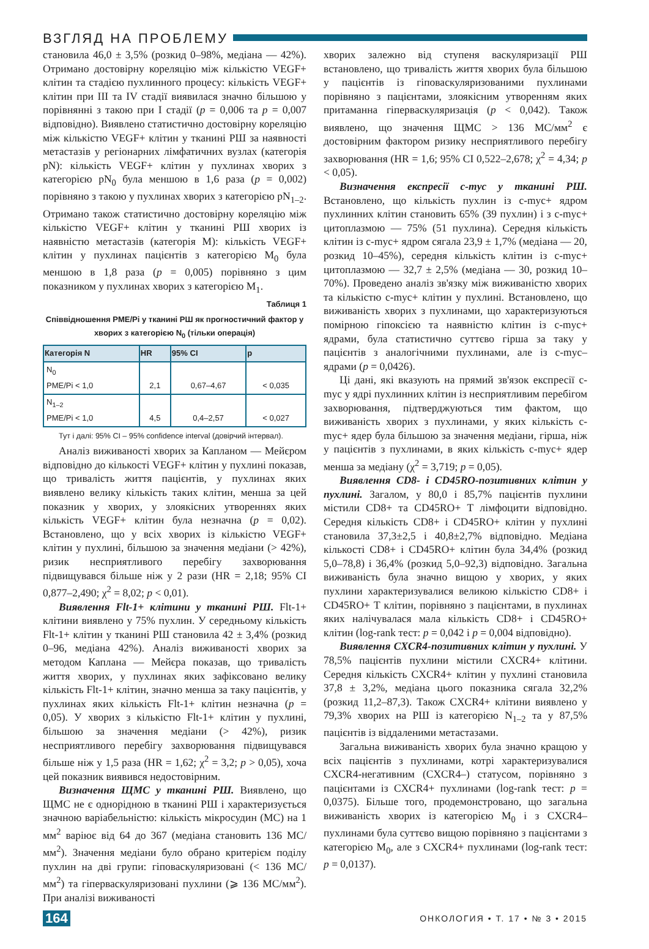ВЗГЛЯД НА ПРОБЛЕМУ
становила 46,0 ± 3,5% (розкид 0–98%, медіана — 42%). Отримано достовірну кореляцію між кількістю VEGF+ клітин та стадією пухлинного процесу: кількість VEGF+ клітин при III та IV стадії виявилася значно більшою у порівнянні з такою при I стадії (p = 0,006 та p = 0,007 відповідно). Виявлено статистично достовірну кореляцію між кількістю VEGF+ клітин у тканині РШ за наявності метастазів у регіонарних лімфатичних вузлах (категорія pN): кількість VEGF+ клітин у пухлинах хворих з категорією pN<sub>0</sub> була меншою в 1,6 раза (p = 0,002) порівняно з такою у пухлинах хворих з категорією pN<sub>1–2</sub>. Отримано також статистично достовірну кореляцію між кількістю VEGF+ клітин у тканині РШ хворих із наявністю метастазів (категорія M): кількість VEGF+ клітин у пухлинах пацієнтів з категорією M<sub>0</sub> була меншою в 1,8 раза (p = 0,005) порівняно з цим показником у пухлинах хворих з категорією M<sub>1</sub>.
Таблиця 1
Співвідношення PME/Pi у тканині РШ як прогностичний фактор у хворих з категорією N<sub>0</sub> (тільки операція)
| Категорія N | HR | 95% CI | p |
| --- | --- | --- | --- |
| N<sub>0</sub> PME/Pi < 1,0 | 2,1 | 0,67–4,67 | < 0,035 |
| N<sub>1–2</sub> PME/Pi < 1,0 | 4,5 | 0,4–2,57 | < 0,027 |
Тут і далі: 95% CI – 95% confidence interval (довірчий інтервал).
Аналіз виживаності хворих за Капланом — Мейєром відповідно до кількості VEGF+ клітин у пухлині показав, що тривалість життя пацієнтів, у пухлинах яких виявлено велику кількість таких клітин, менша за цей показник у хворих, у злоякісних утвореннях яких кількість VEGF+ клітин була незначна (p = 0,02). Встановлено, що у всіх хворих із кількістю VEGF+ клітин у пухлині, більшою за значення медіани (> 42%), ризик несприятливого перебігу захворювання підвищувався більше ніж у 2 рази (HR = 2,18; 95% CI 0,877–2,490; χ<sup>2</sup> = 8,02; p < 0,01).
Виявлення Flt-1+ клітини у тканині РШ. Flt-1+ клітини виявлено у 75% пухлин. У середньому кількість Flt-1+ клітин у тканині РШ становила 42 ± 3,4% (розкид 0–96, медіана 42%). Аналіз виживаності хворих за методом Каплана — Мейєра показав, що тривалість життя хворих, у пухлинах яких зафіксовано велику кількість Flt-1+ клітин, значно менша за таку пацієнтів, у пухлинах яких кількість Flt-1+ клітин незначна (p = 0,05). У хворих з кількістю Flt-1+ клітин у пухлині, більшою за значення медіани (> 42%), ризик несприятливого перебігу захворювання підвищувався більше ніж у 1,5 раза (HR = 1,62; χ<sup>2</sup> = 3,2; p > 0,05), хоча цей показник виявився недостовірним.
Визначення ЩМС у тканині РШ. Виявлено, що ЩМС не є однорідною в тканині РШ і характеризується значною варіабельністю: кількість мікросудин (МС) на 1 мм<sup>2</sup> варіює від 64 до 367 (медіана становить 136 МС/мм<sup>2</sup>). Значення медіани було обрано критерієм поділу пухлин на дві групи: гіповаскуляризовані (< 136 МС/мм<sup>2</sup>) та гіперваскуляризовані пухлини (⩾ 136 МС/мм<sup>2</sup>). При аналізі виживаності
хворих залежно від ступеня васкуляризації РШ встановлено, що тривалість життя хворих була більшою у пацієнтів із гіповаскуляризованими пухлинами порівняно з пацієнтами, злоякісним утворенням яких притаманна гіперваскуляризація (p < 0,042). Також виявлено, що значення ЩМС > 136 МС/мм<sup>2</sup> є достовірним фактором ризику несприятливого перебігу захворювання (HR = 1,6; 95% CI 0,522–2,678; χ<sup>2</sup> = 4,34; p < 0,05).
Визначення експресії c-myc у тканині РШ. Встановлено, що кількість пухлин із c-myc+ ядром пухлинних клітин становить 65% (39 пухлин) і з c-myc+ цитоплазмою — 75% (51 пухлина). Середня кількість клітин із c-myc+ ядром сягала 23,9 ± 1,7% (медіана — 20, розкид 10–45%), середня кількість клітин із c-myc+ цитоплазмою — 32,7 ± 2,5% (медіана — 30, розкид 10–70%). Проведено аналіз зв'язку між виживаністю хворих та кількістю c-myc+ клітин у пухлині. Встановлено, що виживаність хворих з пухлинами, що характеризуються помірною гіпоксією та наявністю клітин із c-myc+ ядрами, була статистично суттєво гірша за таку у пацієнтів з аналогічними пухлинами, але із c-myc– ядрами (p = 0,0426).
Ці дані, які вказують на прямий зв'язок експресії c-myc у ядрі пухлинних клітин із несприятливим перебігом захворювання, підтверджуються тим фактом, що виживаність хворих з пухлинами, у яких кількість c-myc+ ядер була більшою за значення медіани, гірша, ніж у пацієнтів з пухлинами, в яких кількість c-myc+ ядер менша за медіану (χ<sup>2</sup> = 3,719; p = 0,05).
Виявлення CD8- і CD45RO-позитивних клітин у пухлині. Загалом, у 80,0 і 85,7% пацієнтів пухлини містили CD8+ та CD45RO+ Т лімфоцити відповідно. Середня кількість CD8+ і CD45RO+ клітин у пухлині становила 37,3±2,5 і 40,8±2,7% відповідно. Медіана кількості CD8+ і CD45RO+ клітин була 34,4% (розкид 5,0–78,8) і 36,4% (розкид 5,0–92,3) відповідно. Загальна виживаність була значно вищою у хворих, у яких пухлини характеризувалися великою кількістю CD8+ і CD45RO+ Т клітин, порівняно з пацієнтами, в пухлинах яких налічувалася мала кількість CD8+ і CD45RO+ клітин (log-rank тест: p = 0,042 і p = 0,004 відповідно).
Виявлення CXCR4-позитивних клітин у пухлині. У 78,5% пацієнтів пухлини містили CXCR4+ клітини. Середня кількість CXCR4+ клітин у пухлині становила 37,8 ± 3,2%, медіана цього показника сягала 32,2% (розкид 11,2–87,3). Також CXCR4+ клітини виявлено у 79,3% хворих на РШ із категорією N<sub>1–2</sub> та у 87,5% пацієнтів із віддаленими метастазами.
Загальна виживаність хворих була значно кращою у всіх пацієнтів з пухлинами, котрі характеризувалися CXCR4-негативним (CXCR4–) статусом, порівняно з пацієнтами із CXCR4+ пухлинами (log-rank тест: p = 0,0375). Більше того, продемонстровано, що загальна виживаність хворих із категорією M<sub>0</sub> і з CXCR4– пухлинами була суттєво вищою порівняно з пацієнтами з категорією M<sub>0</sub>, але з CXCR4+ пухлинами (log-rank тест: p = 0,0137).
164 ОНКОЛОГИЯ • Т. 17 • № 3 • 2015